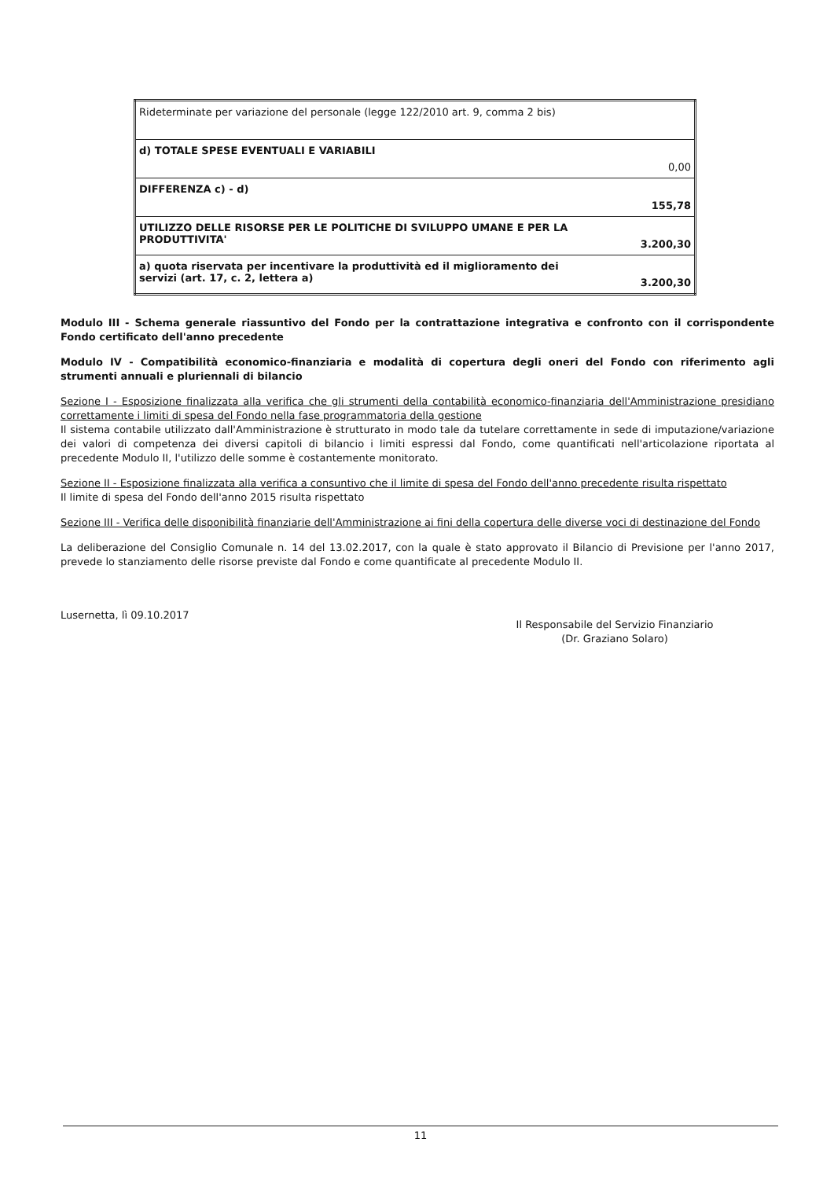| Rideterminate per variazione del personale (legge 122/2010 art. 9, comma 2 bis) | |
| d) TOTALE SPESE EVENTUALI E VARIABILI | 0,00 |
| DIFFERENZA c) - d) | 155,78 |
| UTILIZZO DELLE RISORSE PER LE POLITICHE DI SVILUPPO UMANE E PER LA PRODUTTIVITA' | 3.200,30 |
| a) quota riservata per incentivare la produttività ed il miglioramento dei servizi (art. 17, c. 2, lettera a) | 3.200,30 |
Modulo III - Schema generale riassuntivo del Fondo per la contrattazione integrativa e confronto con il corrispondente Fondo certificato dell'anno precedente
Modulo IV - Compatibilità economico-finanziaria e modalità di copertura degli oneri del Fondo con riferimento agli strumenti annuali e pluriennali di bilancio
Sezione I - Esposizione finalizzata alla verifica che gli strumenti della contabilità economico-finanziaria dell'Amministrazione presidiano correttamente i limiti di spesa del Fondo nella fase programmatoria della gestione
Il sistema contabile utilizzato dall'Amministrazione è strutturato in modo tale da tutelare correttamente in sede di imputazione/variazione dei valori di competenza dei diversi capitoli di bilancio i limiti espressi dal Fondo, come quantificati nell'articolazione riportata al precedente Modulo II, l'utilizzo delle somme è costantemente monitorato.
Sezione II - Esposizione finalizzata alla verifica a consuntivo che il limite di spesa del Fondo dell'anno precedente risulta rispettato
Il limite di spesa del Fondo dell'anno 2015 risulta rispettato
Sezione III - Verifica delle disponibilità finanziarie dell'Amministrazione ai fini della copertura delle diverse voci di destinazione del Fondo
La deliberazione del Consiglio Comunale n. 14 del 13.02.2017, con la quale è stato approvato il Bilancio di Previsione per l'anno 2017, prevede lo stanziamento delle risorse previste dal Fondo e come quantificate al precedente Modulo II.
Lusernetta, lì 09.10.2017
Il Responsabile del Servizio Finanziario
(Dr. Graziano Solaro)
11